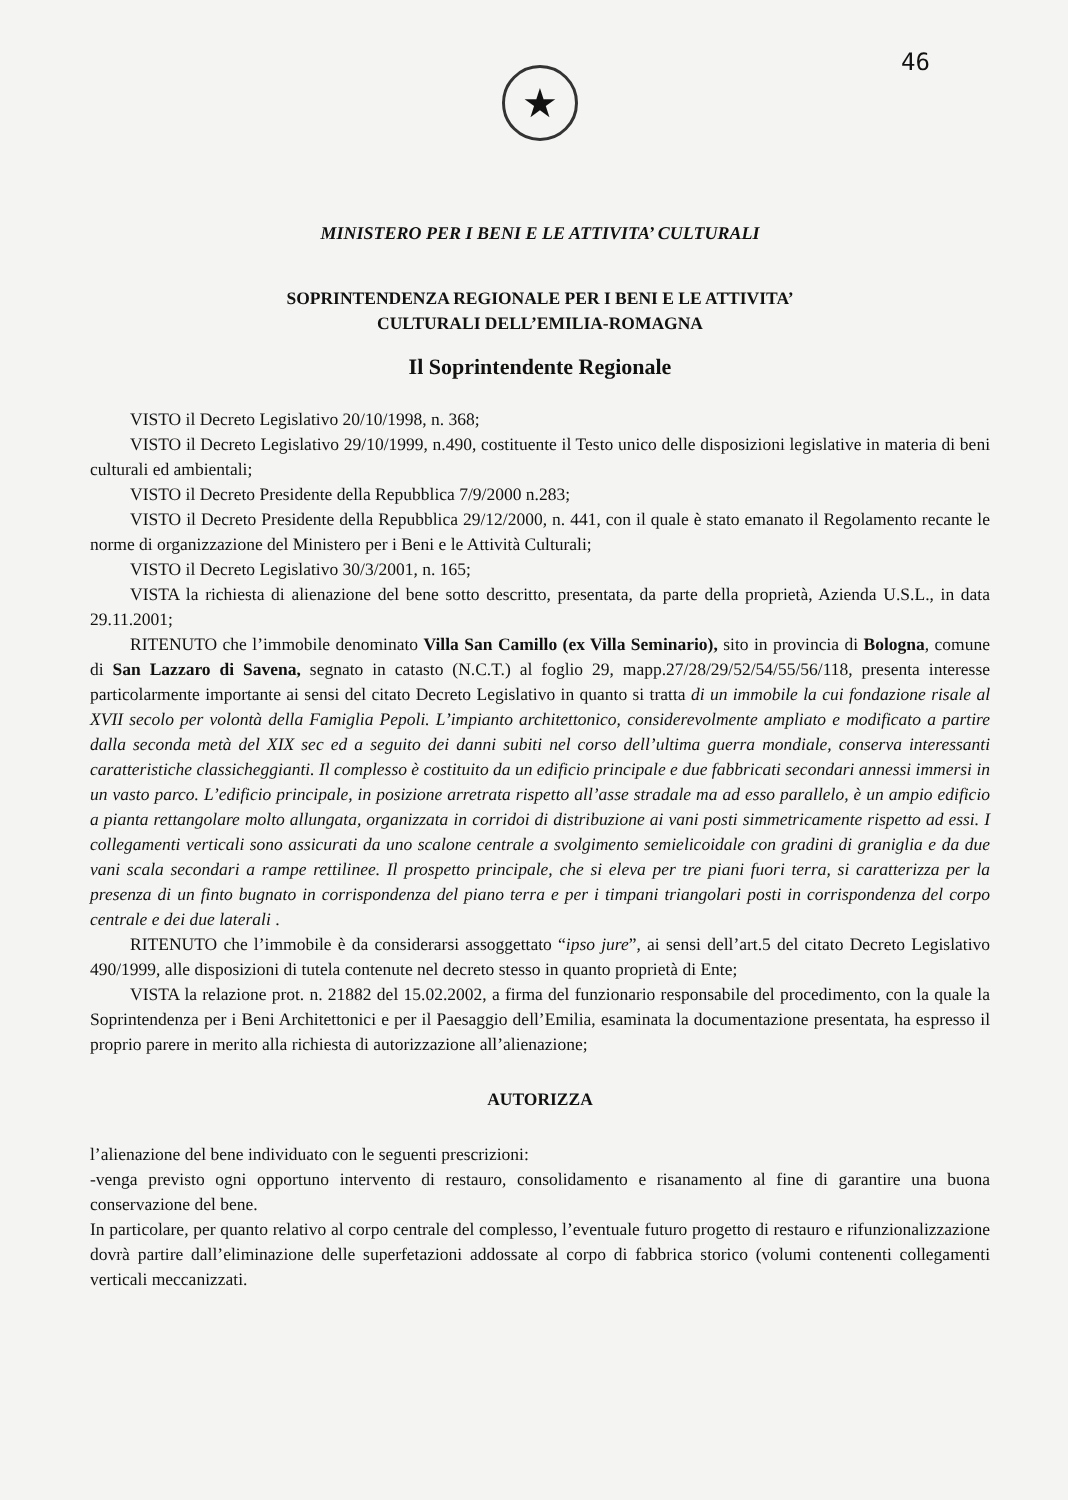46
★
MINISTERO PER I BENI E LE ATTIVITA’ CULTURALI
SOPRINTENDENZA REGIONALE PER I BENI E LE ATTIVITA’
CULTURALI DELL’EMILIA-ROMAGNA
Il Soprintendente Regionale
VISTO il Decreto Legislativo 20/10/1998, n. 368;
VISTO il Decreto Legislativo 29/10/1999, n.490, costituente il Testo unico delle disposizioni legislative in materia di beni culturali ed ambientali;
VISTO il Decreto Presidente della Repubblica 7/9/2000 n.283;
VISTO il Decreto Presidente della Repubblica 29/12/2000, n. 441, con il quale è stato emanato il Regolamento recante le norme di organizzazione del Ministero per i Beni e le Attività Culturali;
VISTO il Decreto Legislativo 30/3/2001, n. 165;
VISTA la richiesta di alienazione del bene sotto descritto, presentata, da parte della proprietà, Azienda U.S.L., in data 29.11.2001;
RITENUTO che l’immobile denominato Villa San Camillo (ex Villa Seminario), sito in provincia di Bologna, comune di San Lazzaro di Savena, segnato in catasto (N.C.T.) al foglio 29, mapp.27/28/29/52/54/55/56/118, presenta interesse particolarmente importante ai sensi del citato Decreto Legislativo in quanto si tratta di un immobile la cui fondazione risale al XVII secolo per volontà della Famiglia Pepoli. L’impianto architettonico, considerevolmente ampliato e modificato a partire dalla seconda metà del XIX sec ed a seguito dei danni subiti nel corso dell’ultima guerra mondiale, conserva interessanti caratteristiche classicheggianti. Il complesso è costituito da un edificio principale e due fabbricati secondari annessi immersi in un vasto parco. L’edificio principale, in posizione arretrata rispetto all’asse stradale ma ad esso parallelo, è un ampio edificio a pianta rettangolare molto allungata, organizzata in corridoi di distribuzione ai vani posti simmetricamente rispetto ad essi. I collegamenti verticali sono assicurati da uno scalone centrale a svolgimento semielicoidale con gradini di graniglia e da due vani scala secondari a rampe rettilinee. Il prospetto principale, che si eleva per tre piani fuori terra, si caratterizza per la presenza di un finto bugnato in corrispondenza del piano terra e per i timpani triangolari posti in corrispondenza del corpo centrale e dei due laterali .
RITENUTO che l’immobile è da considerarsi assoggettato “ipso jure”, ai sensi dell’art.5 del citato Decreto Legislativo 490/1999, alle disposizioni di tutela contenute nel decreto stesso in quanto proprietà di Ente;
VISTA la relazione prot. n. 21882 del 15.02.2002, a firma del funzionario responsabile del procedimento, con la quale la Soprintendenza per i Beni Architettonici e per il Paesaggio dell’Emilia, esaminata la documentazione presentata, ha espresso il proprio parere in merito alla richiesta di autorizzazione all’alienazione;
AUTORIZZA
l’alienazione del bene individuato con le seguenti prescrizioni:
-venga previsto ogni opportuno intervento di restauro, consolidamento e risanamento al fine di garantire una buona conservazione del bene.
In particolare, per quanto relativo al corpo centrale del complesso, l’eventuale futuro progetto di restauro e rifunzionalizzazione dovrà partire dall’eliminazione delle superfetazioni addossate al corpo di fabbrica storico (volumi contenenti collegamenti verticali meccanizzati.